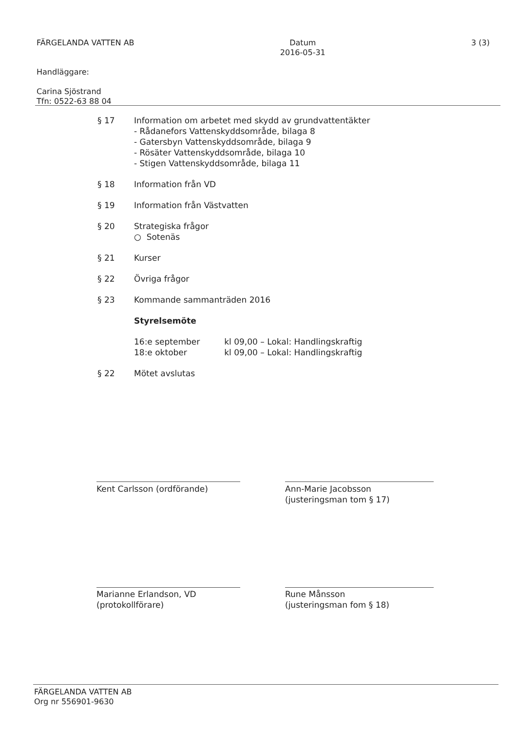FÄRGELANDA VATTEN AB Datum
2016-05-31
3 (3)
Handläggare:
Carina Sjöstrand
Tfn: 0522-63 88 04
§ 17 Information om arbetet med skydd av grundvattentäkter
- Rådanefors Vattenskyddsområde, bilaga 8
- Gatersbyn Vattenskyddsområde, bilaga 9
- Rösäter Vattenskyddsområde, bilaga 10
- Stigen Vattenskyddsområde, bilaga 11
§ 18 Information från VD
§ 19 Information från Västvatten
§ 20 Strategiska frågor
○ Sotenäs
§ 21 Kurser
§ 22 Övriga frågor
§ 23 Kommande sammanträden 2016
Styrelsemöte
| 16:e september | kl 09,00 – Lokal: Handlingskraftig |
| 18:e oktober | kl 09,00 – Lokal: Handlingskraftig |
§ 22 Mötet avslutas
Kent Carlsson (ordförande)
Ann-Marie Jacobsson
(justeringsman tom § 17)
Marianne Erlandson, VD
(protokollförare)
Rune Månsson
(justeringsman fom § 18)
FÄRGELANDA VATTEN AB
Org nr 556901-9630